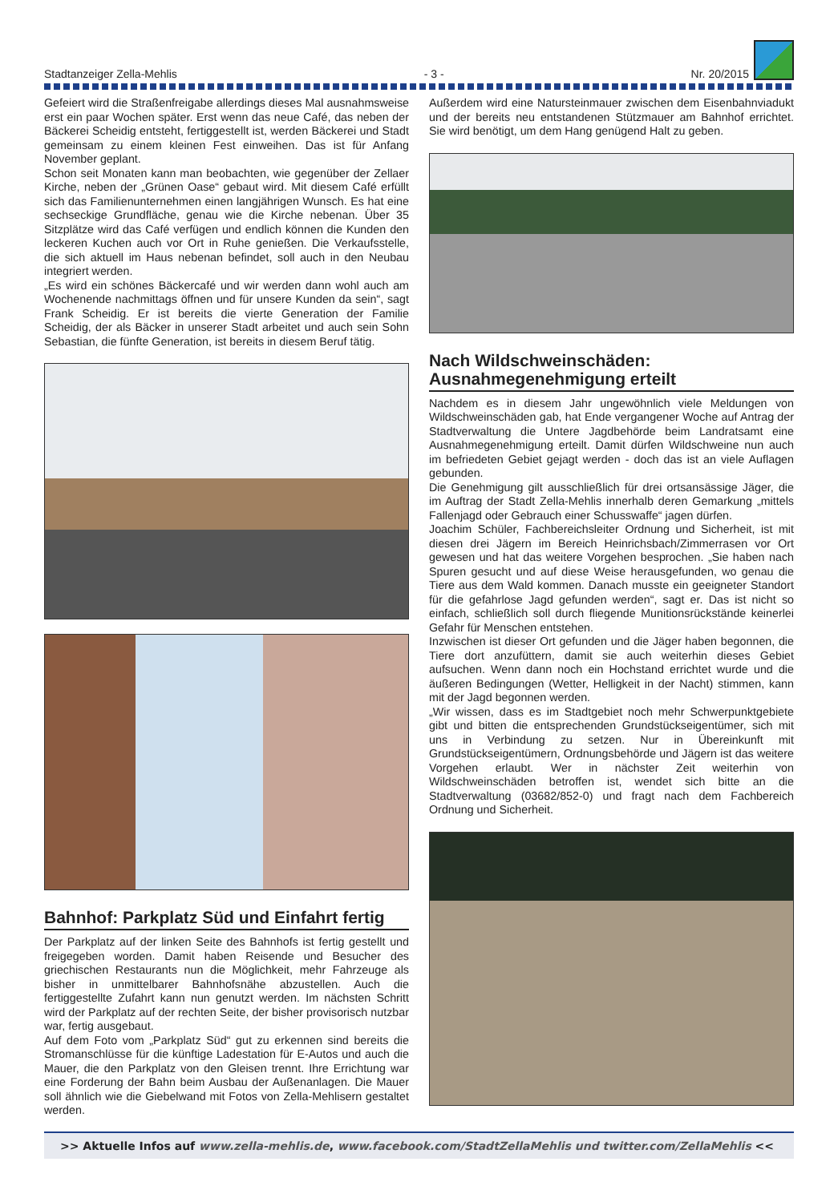Stadtanzeiger Zella-Mehlis - 3 - Nr. 20/2015
Gefeiert wird die Straßenfreigabe allerdings dieses Mal ausnahmsweise erst ein paar Wochen später. Erst wenn das neue Café, das neben der Bäckerei Scheidig entsteht, fertiggestellt ist, werden Bäckerei und Stadt gemeinsam zu einem kleinen Fest einweihen. Das ist für Anfang November geplant.
Schon seit Monaten kann man beobachten, wie gegenüber der Zellaer Kirche, neben der „Grünen Oase“ gebaut wird. Mit diesem Café erfüllt sich das Familienunternehmen einen langjährigen Wunsch. Es hat eine sechseckige Grundfläche, genau wie die Kirche nebenan. Über 35 Sitzplätze wird das Café verfügen und endlich können die Kunden den leckeren Kuchen auch vor Ort in Ruhe genießen. Die Verkaufsstelle, die sich aktuell im Haus nebenan befindet, soll auch in den Neubau integriert werden.
„Es wird ein schönes Bäckercafé und wir werden dann wohl auch am Wochenende nachmittags öffnen und für unsere Kunden da sein“, sagt Frank Scheidig. Er ist bereits die vierte Generation der Familie Scheidig, der als Bäcker in unserer Stadt arbeitet und auch sein Sohn Sebastian, die fünfte Generation, ist bereits in diesem Beruf tätig.
Bahnhof: Parkplatz Süd und Einfahrt fertig
Der Parkplatz auf der linken Seite des Bahnhofs ist fertig gestellt und freigegeben worden. Damit haben Reisende und Besucher des griechischen Restaurants nun die Möglichkeit, mehr Fahrzeuge als bisher in unmittelbarer Bahnhofsnähe abzustellen. Auch die fertiggestellte Zufahrt kann nun genutzt werden. Im nächsten Schritt wird der Parkplatz auf der rechten Seite, der bisher provisorisch nutzbar war, fertig ausgebaut.
Auf dem Foto vom „Parkplatz Süd“ gut zu erkennen sind bereits die Stromanschlüsse für die künftige Ladestation für E-Autos und auch die Mauer, die den Parkplatz von den Gleisen trennt. Ihre Errichtung war eine Forderung der Bahn beim Ausbau der Außenanlagen. Die Mauer soll ähnlich wie die Giebelwand mit Fotos von Zella-Mehlisern gestaltet werden.
Außerdem wird eine Natursteinmauer zwischen dem Eisenbahnviadukt und der bereits neu entstandenen Stützmauer am Bahnhof errichtet. Sie wird benötigt, um dem Hang genügend Halt zu geben.
Nach Wildschweinschäden:
Ausnahmegenehmigung erteilt
Nachdem es in diesem Jahr ungewöhnlich viele Meldungen von Wildschweinschäden gab, hat Ende vergangener Woche auf Antrag der Stadtverwaltung die Untere Jagdbehörde beim Landratsamt eine Ausnahmegenehmigung erteilt. Damit dürfen Wildschweine nun auch im befriedeten Gebiet gejagt werden - doch das ist an viele Auflagen gebunden.
Die Genehmigung gilt ausschließlich für drei ortsansässige Jäger, die im Auftrag der Stadt Zella-Mehlis innerhalb deren Gemarkung „mittels Fallenjagd oder Gebrauch einer Schusswaffe“ jagen dürfen.
Joachim Schüler, Fachbereichsleiter Ordnung und Sicherheit, ist mit diesen drei Jägern im Bereich Heinrichsbach/Zimmerrasen vor Ort gewesen und hat das weitere Vorgehen besprochen. „Sie haben nach Spuren gesucht und auf diese Weise herausgefunden, wo genau die Tiere aus dem Wald kommen. Danach musste ein geeigneter Standort für die gefahrlose Jagd gefunden werden“, sagt er. Das ist nicht so einfach, schließlich soll durch fliegende Munitionsrückstände keinerlei Gefahr für Menschen entstehen.
Inzwischen ist dieser Ort gefunden und die Jäger haben begonnen, die Tiere dort anzufüttern, damit sie auch weiterhin dieses Gebiet aufsuchen. Wenn dann noch ein Hochstand errichtet wurde und die äußeren Bedingungen (Wetter, Helligkeit in der Nacht) stimmen, kann mit der Jagd begonnen werden.
„Wir wissen, dass es im Stadtgebiet noch mehr Schwerpunktgebiete gibt und bitten die entsprechenden Grundstückseigentümer, sich mit uns in Verbindung zu setzen. Nur in Übereinkunft mit Grundstückseigentümern, Ordnungsbehörde und Jägern ist das weitere Vorgehen erlaubt. Wer in nächster Zeit weiterhin von Wildschweinschäden betroffen ist, wendet sich bitte an die Stadtverwaltung (03682/852-0) und fragt nach dem Fachbereich Ordnung und Sicherheit.
>> Aktuelle Infos auf www.zella-mehlis.de, www.facebook.com/StadtZellaMehlis und twitter.com/ZellaMehlis <<